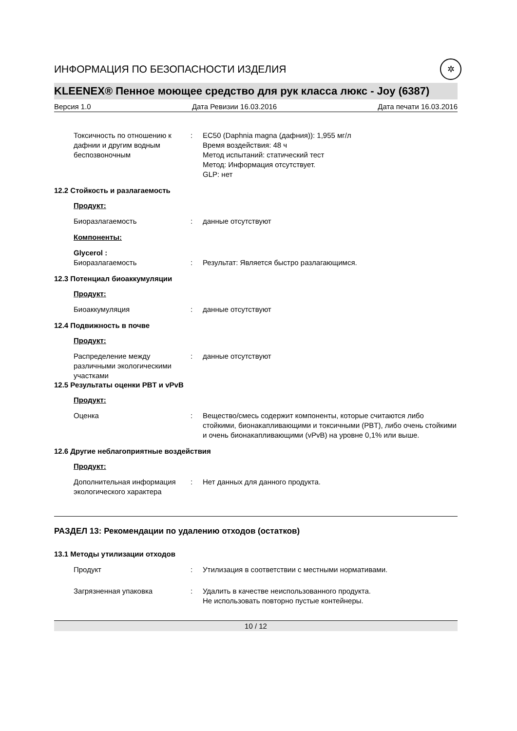ИНФОРМАЦИЯ ПО БЕЗОПАСНОСТИ ИЗДЕЛИЯ ✲
KLEENEX® Пенное моющее средство для рук класса люкс - Joy (6387)
Версия 1.0 Дата Ревизии 16.03.2016 Дата печати 16.03.2016
Токсичность по отношению к дафнии и другим водным беспозвоночным
: EC50 (Daphnia magna (дафния)): 1,955 мг/л
Время воздействия: 48 ч
Метод испытаний: статический тест
Метод: Информация отсутствует.
GLP: нет
12.2 Стойкость и разлагаемость
Продукт:
Биоразлагаемость : данные отсутствуют
Компоненты:
Glycerol :
Биоразлагаемость
:
Результат: Является быстро разлагающимся.
12.3 Потенциал биоаккумуляции
Продукт:
Биоаккумуляция : данные отсутствуют
12.4 Подвижность в почве
Продукт:
Распределение между различными экологическими участками
: данные отсутствуют
12.5 Результаты оценки PBT и vPvB
Продукт:
Оценка : Вещество/смесь содержит компоненты, которые считаются либо стойкими, бионакапливающими и токсичными (PBT), либо очень стойкими и очень бионакапливающими (vPvB) на уровне 0,1% или выше.
12.6 Другие неблагоприятные воздействия
Продукт:
Дополнительная информация экологического характера
: Нет данных для данного продукта.
РАЗДЕЛ 13: Рекомендации по удалению отходов (остатков)
13.1 Методы утилизации отходов
Продукт : Утилизация в соответствии с местными нормативами.
Загрязненная упаковка : Удалить в качестве неиспользованного продукта.
Не использовать повторно пустые контейнеры.
10 / 12